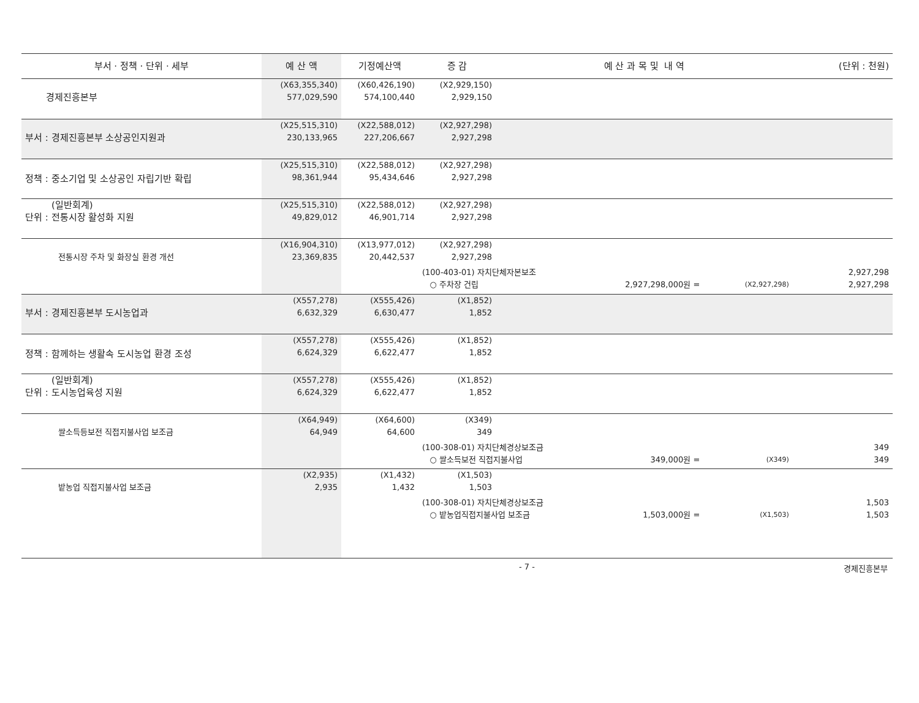| 부서 · 정책 · 단위 · 세부 | 예 산 액 | 기정예산액 | 증 감 | 예 산 과 목 및 내 역 | | | (단위 : 천원) |
| --- | --- | --- | --- | --- | --- | --- | --- |
| 경제진흥본부 | (X63,355,340) 577,029,590 | (X60,426,190) 574,100,440 | (X2,929,150) 2,929,150 | | | | |
| 부서 : 경제진흥본부 소상공인지원과 | (X25,515,310) 230,133,965 | (X22,588,012) 227,206,667 | (X2,927,298) 2,927,298 | | | | |
| 정책 : 중소기업 및 소상공인 자립기반 확립 | (X25,515,310) 98,361,944 | (X22,588,012) 95,434,646 | (X2,927,298) 2,927,298 | | | | |
| (일반회계) 단위 : 전통시장 활성화 지원 | (X25,515,310) 49,829,012 | (X22,588,012) 46,901,714 | (X2,927,298) 2,927,298 | | | | |
| 전통시장 주차 및 화장실 환경 개선 | (X16,904,310) 23,369,835 | (X13,977,012) 20,442,537 | (X2,927,298) 2,927,298 | | | | |
| | | | (100-403-01) 자치단체자본보조 | | | | 2,927,298 |
| | | | ○ 주차장 건립 | | 2,927,298,000원 = | (X2,927,298) | 2,927,298 |
| 부서 : 경제진흥본부 도시농업과 | (X557,278) 6,632,329 | (X555,426) 6,630,477 | (X1,852) 1,852 | | | | |
| 정책 : 함께하는 생활속 도시농업 환경 조성 | (X557,278) 6,624,329 | (X555,426) 6,622,477 | (X1,852) 1,852 | | | | |
| (일반회계) 단위 : 도시농업육성 지원 | (X557,278) 6,624,329 | (X555,426) 6,622,477 | (X1,852) 1,852 | | | | |
| 쌀소득등보전 직접지불사업 보조금 | (X64,949) 64,949 | (X64,600) 64,600 | (X349) 349 | | | | |
| | | | (100-308-01) 자치단체경상보조금 | | | | 349 |
| | | | ○ 쌀소득보전 직접지불사업 | | 349,000원 = | (X349) | 349 |
| 밭농업 직접지불사업 보조금 | (X2,935) 2,935 | (X1,432) 1,432 | (X1,503) 1,503 | | | | |
| | | | (100-308-01) 자치단체경상보조금 | | | | 1,503 |
| | | | ○ 밭농업직접지불사업 보조금 | | 1,503,000원 = | (X1,503) | 1,503 |
- 7 - 경제진흥본부